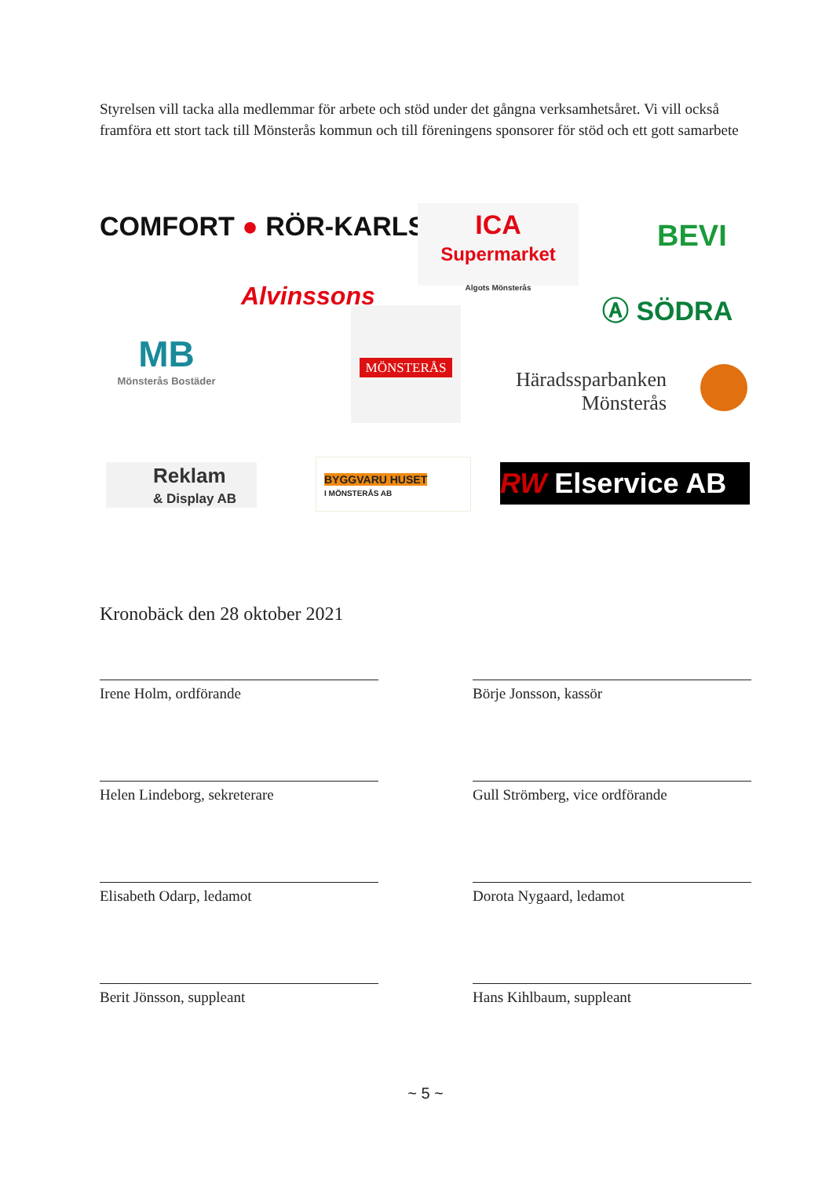Styrelsen vill tacka alla medlemmar för arbete och stöd under det gångna verksamhetsåret. Vi vill också framföra ett stort tack till Mönsterås kommun och till föreningens sponsorer för stöd och ett gott samarbete
COMFORT ● RÖR-KARLSSON
ICA
Supermarket
Algots Mönsterås
BEVI
Alvinssons Ⓐ SÖDRA
MB
Mönsterås Bostäder
MÖNSTERÅS
Häradssparbanken
Mönsterås
Reklam
& Display AB
BYGGVARU HUSET
I MÖNSTERÅS AB
RW Elservice AB
Kronobäck den 28 oktober 2021
Irene Holm, ordförande Börje Jonsson, kassör
Helen Lindeborg, sekreterare Gull Strömberg, vice ordförande
Elisabeth Odarp, ledamot Dorota Nygaard, ledamot
Berit Jönsson, suppleant Hans Kihlbaum, suppleant
~ 5 ~